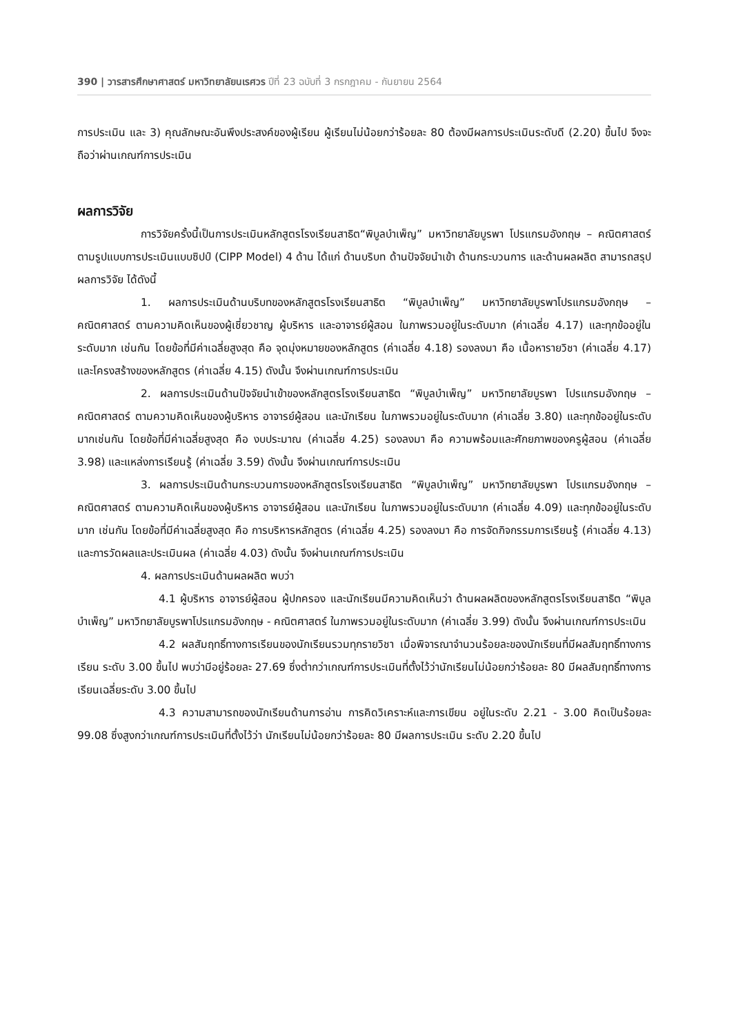390 | วารสารศึกษาศาสตร์ มหาวิทยาลัยนเรศวร ปีที่ 23 ฉบับที่ 3 กรกฎาคม - กันยายน 2564
การประเมิน และ 3) คุณลักษณะอันพึงประสงค์ของผู้เรียน ผู้เรียนไม่น้อยกว่าร้อยละ 80 ต้องมีผลการประเมินระดับดี (2.20) ขึ้นไป จึงจะถือว่าผ่านเกณฑ์การประเมิน
ผลการวิจัย
การวิจัยครั้งนี้เป็นการประเมินหลักสูตรโรงเรียนสาธิต“พิบูลบำเพ็ญ” มหาวิทยาลัยบูรพา โปรแกรมอังกฤษ – คณิตศาสตร์ ตามรูปแบบการประเมินแบบซิปป์ (CIPP Model) 4 ด้าน ได้แก่ ด้านบริบท ด้านปัจจัยนำเข้า ด้านกระบวนการ และด้านผลผลิต สามารถสรุปผลการวิจัย ได้ดังนี้
1. ผลการประเมินด้านบริบทของหลักสูตรโรงเรียนสาธิต “พิบูลบำเพ็ญ” มหาวิทยาลัยบูรพาโปรแกรมอังกฤษ – คณิตศาสตร์ ตามความคิดเห็นของผู้เชี่ยวชาญ ผู้บริหาร และอาจารย์ผู้สอน ในภาพรวมอยู่ในระดับมาก (ค่าเฉลี่ย 4.17) และทุกข้ออยู่ในระดับมาก เช่นกัน โดยข้อที่มีค่าเฉลี่ยสูงสุด คือ จุดมุ่งหมายของหลักสูตร (ค่าเฉลี่ย 4.18) รองลงมา คือ เนื้อหารายวิชา (ค่าเฉลี่ย 4.17) และโครงสร้างของหลักสูตร (ค่าเฉลี่ย 4.15) ดังนั้น จึงผ่านเกณฑ์การประเมิน
2. ผลการประเมินด้านปัจจัยนำเข้าของหลักสูตรโรงเรียนสาธิต “พิบูลบำเพ็ญ” มหาวิทยาลัยบูรพา โปรแกรมอังกฤษ – คณิตศาสตร์ ตามความคิดเห็นของผู้บริหาร อาจารย์ผู้สอน และนักเรียน ในภาพรวมอยู่ในระดับมาก (ค่าเฉลี่ย 3.80) และทุกข้ออยู่ในระดับมากเช่นกัน โดยข้อที่มีค่าเฉลี่ยสูงสุด คือ งบประมาณ (ค่าเฉลี่ย 4.25) รองลงมา คือ ความพร้อมและศักยภาพของครูผู้สอน (ค่าเฉลี่ย 3.98) และแหล่งการเรียนรู้ (ค่าเฉลี่ย 3.59) ดังนั้น จึงผ่านเกณฑ์การประเมิน
3. ผลการประเมินด้านกระบวนการของหลักสูตรโรงเรียนสาธิต “พิบูลบำเพ็ญ” มหาวิทยาลัยบูรพา โปรแกรมอังกฤษ – คณิตศาสตร์ ตามความคิดเห็นของผู้บริหาร อาจารย์ผู้สอน และนักเรียน ในภาพรวมอยู่ในระดับมาก (ค่าเฉลี่ย 4.09) และทุกข้ออยู่ในระดับมาก เช่นกัน โดยข้อที่มีค่าเฉลี่ยสูงสุด คือ การบริหารหลักสูตร (ค่าเฉลี่ย 4.25) รองลงมา คือ การจัดกิจกรรมการเรียนรู้ (ค่าเฉลี่ย 4.13) และการวัดผลและประเมินผล (ค่าเฉลี่ย 4.03) ดังนั้น จึงผ่านเกณฑ์การประเมิน
4. ผลการประเมินด้านผลผลิต พบว่า
4.1 ผู้บริหาร อาจารย์ผู้สอน ผู้ปกครอง และนักเรียนมีความคิดเห็นว่า ด้านผลผลิตของหลักสูตรโรงเรียนสาธิต “พิบูลบำเพ็ญ” มหาวิทยาลัยบูรพาโปรแกรมอังกฤษ - คณิตศาสตร์ ในภาพรวมอยู่ในระดับมาก (ค่าเฉลี่ย 3.99) ดังนั้น จึงผ่านเกณฑ์การประเมิน
4.2 ผลสัมฤทธิ์ทางการเรียนของนักเรียนรวมทุกรายวิชา เมื่อพิจารณาจำนวนร้อยละของนักเรียนที่มีผลสัมฤทธิ์ทางการเรียน ระดับ 3.00 ขึ้นไป พบว่ามีอยู่ร้อยละ 27.69 ซึ่งต่ำกว่าเกณฑ์การประเมินที่ตั้งไว้ว่านักเรียนไม่น้อยกว่าร้อยละ 80 มีผลสัมฤทธิ์ทางการเรียนเฉลี่ยระดับ 3.00 ขึ้นไป
4.3 ความสามารถของนักเรียนด้านการอ่าน การคิดวิเคราะห์และการเขียน อยู่ในระดับ 2.21 - 3.00 คิดเป็นร้อยละ 99.08 ซึ่งสูงกว่าเกณฑ์การประเมินที่ตั้งไว้ว่า นักเรียนไม่น้อยกว่าร้อยละ 80 มีผลการประเมิน ระดับ 2.20 ขึ้นไป